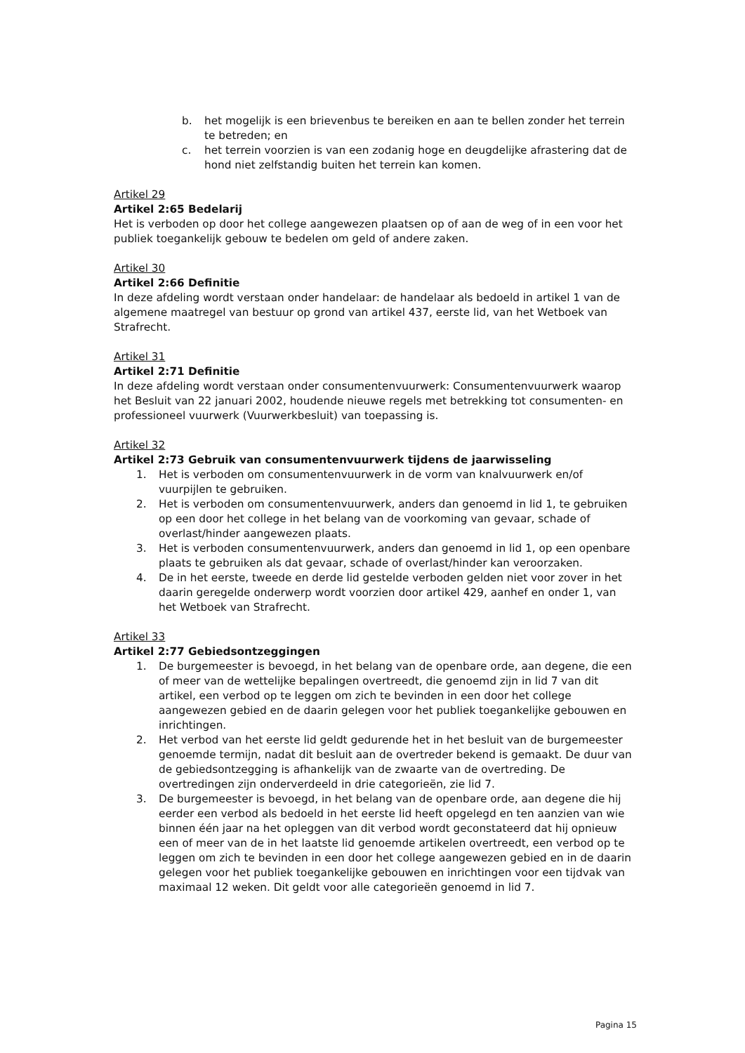b. het mogelijk is een brievenbus te bereiken en aan te bellen zonder het terrein te betreden; en
c. het terrein voorzien is van een zodanig hoge en deugdelijke afrastering dat de hond niet zelfstandig buiten het terrein kan komen.
Artikel 29
Artikel 2:65 Bedelarij
Het is verboden op door het college aangewezen plaatsen op of aan de weg of in een voor het publiek toegankelijk gebouw te bedelen om geld of andere zaken.
Artikel 30
Artikel 2:66 Definitie
In deze afdeling wordt verstaan onder handelaar: de handelaar als bedoeld in artikel 1 van de algemene maatregel van bestuur op grond van artikel 437, eerste lid, van het Wetboek van Strafrecht.
Artikel 31
Artikel 2:71 Definitie
In deze afdeling wordt verstaan onder consumentenvuurwerk: Consumentenvuurwerk waarop het Besluit van 22 januari 2002, houdende nieuwe regels met betrekking tot consumenten- en professioneel vuurwerk (Vuurwerkbesluit) van toepassing is.
Artikel 32
Artikel 2:73 Gebruik van consumentenvuurwerk tijdens de jaarwisseling
1. Het is verboden om consumentenvuurwerk in de vorm van knalvuurwerk en/of vuurpijlen te gebruiken.
2. Het is verboden om consumentenvuurwerk, anders dan genoemd in lid 1, te gebruiken op een door het college in het belang van de voorkoming van gevaar, schade of overlast/hinder aangewezen plaats.
3. Het is verboden consumentenvuurwerk, anders dan genoemd in lid 1, op een openbare plaats te gebruiken als dat gevaar, schade of overlast/hinder kan veroorzaken.
4. De in het eerste, tweede en derde lid gestelde verboden gelden niet voor zover in het daarin geregelde onderwerp wordt voorzien door artikel 429, aanhef en onder 1, van het Wetboek van Strafrecht.
Artikel 33
Artikel 2:77 Gebiedsontzeggingen
1. De burgemeester is bevoegd, in het belang van de openbare orde, aan degene, die een of meer van de wettelijke bepalingen overtreedt, die genoemd zijn in lid 7 van dit artikel, een verbod op te leggen om zich te bevinden in een door het college aangewezen gebied en de daarin gelegen voor het publiek toegankelijke gebouwen en inrichtingen.
2. Het verbod van het eerste lid geldt gedurende het in het besluit van de burgemeester genoemde termijn, nadat dit besluit aan de overtreder bekend is gemaakt. De duur van de gebiedsontzegging is afhankelijk van de zwaarte van de overtreding. De overtredingen zijn onderverdeeld in drie categorieën, zie lid 7.
3. De burgemeester is bevoegd, in het belang van de openbare orde, aan degene die hij eerder een verbod als bedoeld in het eerste lid heeft opgelegd en ten aanzien van wie binnen één jaar na het opleggen van dit verbod wordt geconstateerd dat hij opnieuw een of meer van de in het laatste lid genoemde artikelen overtreedt, een verbod op te leggen om zich te bevinden in een door het college aangewezen gebied en in de daarin gelegen voor het publiek toegankelijke gebouwen en inrichtingen voor een tijdvak van maximaal 12 weken. Dit geldt voor alle categorieën genoemd in lid 7.
Pagina 15